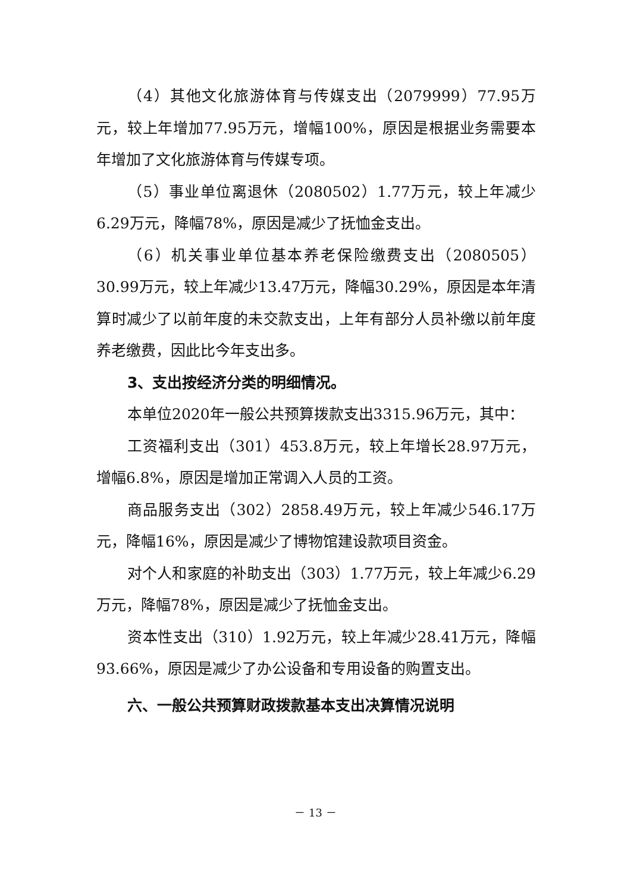（4）其他文化旅游体育与传媒支出（2079999）77.95万元，较上年增加77.95万元，增幅100%，原因是根据业务需要本年增加了文化旅游体育与传媒专项。
（5）事业单位离退休（2080502）1.77万元，较上年减少6.29万元，降幅78%，原因是减少了抚恤金支出。
（6）机关事业单位基本养老保险缴费支出（2080505）30.99万元，较上年减少13.47万元，降幅30.29%，原因是本年清算时减少了以前年度的未交款支出，上年有部分人员补缴以前年度养老缴费，因此比今年支出多。
3、支出按经济分类的明细情况。
本单位2020年一般公共预算拨款支出3315.96万元，其中：
工资福利支出（301）453.8万元，较上年增长28.97万元，增幅6.8%，原因是增加正常调入人员的工资。
商品服务支出（302）2858.49万元，较上年减少546.17万元，降幅16%，原因是减少了博物馆建设款项目资金。
对个人和家庭的补助支出（303）1.77万元，较上年减少6.29万元，降幅78%，原因是减少了抚恤金支出。
资本性支出（310）1.92万元，较上年减少28.41万元，降幅93.66%，原因是减少了办公设备和专用设备的购置支出。
六、一般公共预算财政拨款基本支出决算情况说明
－ 13 －